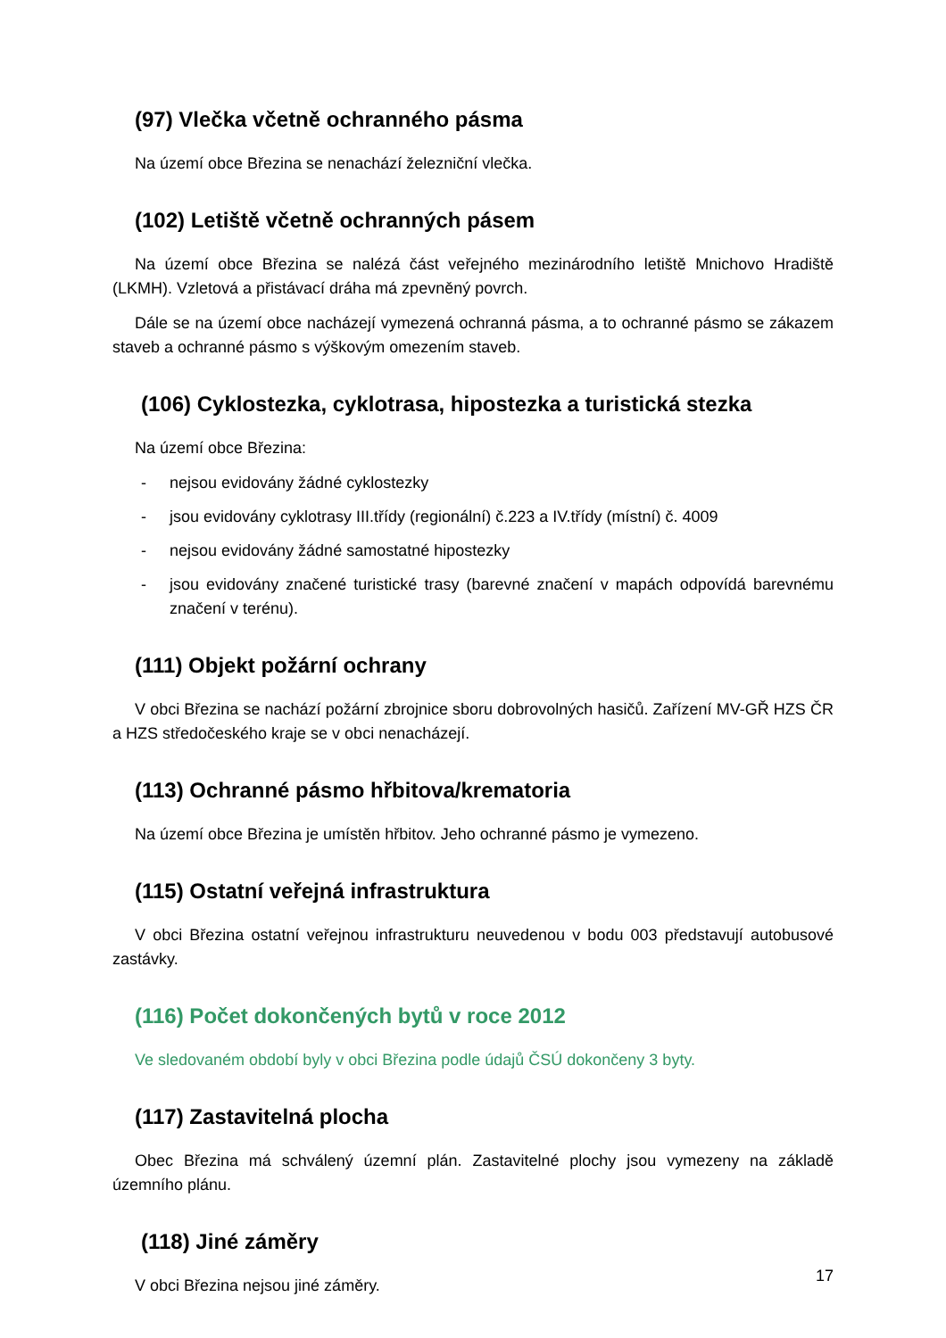(97) Vlečka včetně ochranného pásma
Na území obce Březina se nenachází železniční vlečka.
(102) Letiště včetně ochranných pásem
Na území obce Březina se nalézá část veřejného mezinárodního letiště Mnichovo Hradiště (LKMH). Vzletová a přistávací dráha má zpevněný povrch.
Dále se na území obce nacházejí vymezená ochranná pásma, a to ochranné pásmo se zákazem staveb a ochranné pásmo s výškovým omezením staveb.
(106) Cyklostezka, cyklotrasa, hipostezka a turistická stezka
Na území obce Březina:
- nejsou evidovány žádné cyklostezky
- jsou evidovány cyklotrasy III.třídy (regionální) č.223 a IV.třídy (místní) č. 4009
- nejsou evidovány žádné samostatné hipostezky
- jsou evidovány značené turistické trasy (barevné značení v mapách odpovídá barevnému značení v terénu).
(111) Objekt požární ochrany
V obci Březina se nachází požární zbrojnice sboru dobrovolných hasičů. Zařízení MV-GŘ HZS ČR a HZS středočeského kraje se v obci nenacházejí.
(113) Ochranné pásmo hřbitova/krematoria
Na území obce Březina je umístěn hřbitov. Jeho ochranné pásmo je vymezeno.
(115) Ostatní veřejná infrastruktura
V obci Březina ostatní veřejnou infrastrukturu neuvedenou v bodu 003 představují autobusové zastávky.
(116) Počet dokončených bytů v roce 2012
Ve sledovaném období byly v obci Březina podle údajů ČSÚ dokončeny 3 byty.
(117) Zastavitelná plocha
Obec Březina má schválený územní plán. Zastavitelné plochy jsou vymezeny na základě územního plánu.
(118) Jiné záměry
V obci Březina nejsou jiné záměry.
17